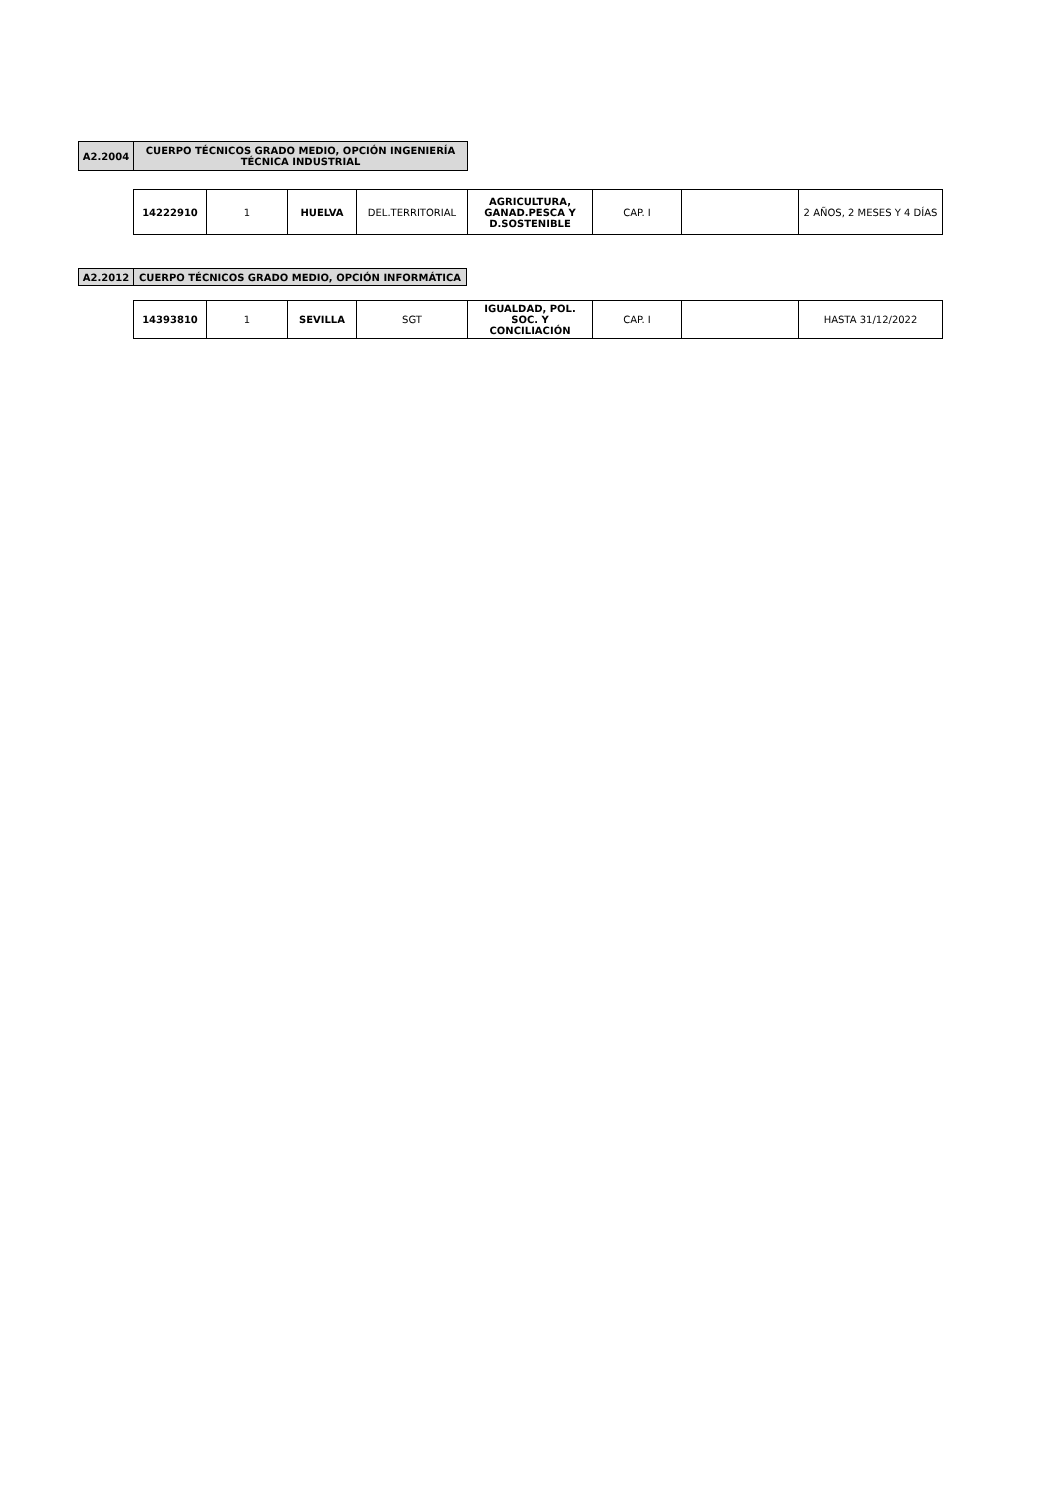| A2.2004 | CUERPO TÉCNICOS GRADO MEDIO, OPCIÓN INGENIERÍA TÉCNICA INDUSTRIAL |
| 14222910 | 1 | HUELVA | DEL.TERRITORIAL | AGRICULTURA, GANAD.PESCA Y D.SOSTENIBLE | CAP. I | | 2 AÑOS, 2 MESES Y 4 DÍAS |
| A2.2012 | CUERPO TÉCNICOS GRADO MEDIO, OPCIÓN INFORMÁTICA |
| 14393810 | 1 | SEVILLA | SGT | IGUALDAD, POL. SOC. Y CONCILIACIÓN | CAP. I | | HASTA 31/12/2022 |